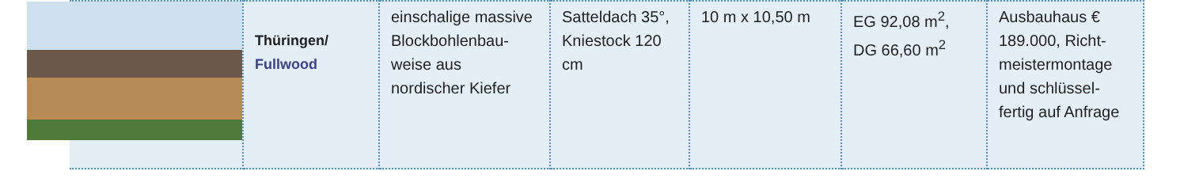| | Thüringen/ Fullwood | einschalige massive Blockbohlenbau-weise aus nordischer Kiefer | Satteldach 35°, Kniestock 120 cm | 10 m x 10,50 m | EG 92,08 m<sup>2</sup>, DG 66,60 m<sup>2</sup> | Ausbauhaus € 189.000, Richt-meistermontage und schlüssel-fertig auf Anfrage |